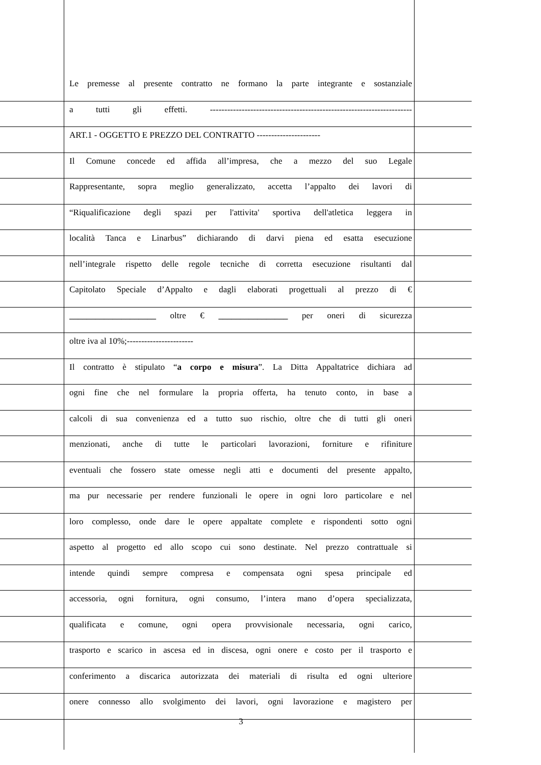Le premesse al presente contratto ne formano la parte integrante e sostanziale
a tutti gli effetti. ----------------------------------------------------------------------
ART.1 - OGGETTO E PREZZO DEL CONTRATTO ----------------------
Il Comune concede ed affida all’impresa, che a mezzo del suo Legale
Rappresentante, sopra meglio generalizzato, accetta l’appalto dei lavori di
“Riqualificazione degli spazi per l'attivita' sportiva dell'atletica leggera in
località Tanca e Linarbus” dichiarando di darvi piena ed esatta esecuzione
nell’integrale rispetto delle regole tecniche di corretta esecuzione risultanti dal
Capitolato Speciale d’Appalto e dagli elaborati progettuali al prezzo di €
____________________ oltre € ________________ per oneri di sicurezza
oltre iva al 10%;-----------------------
Il contratto è stipulato “a corpo e misura”. La Ditta Appaltatrice dichiara ad
ogni fine che nel formulare la propria offerta, ha tenuto conto, in base a
calcoli di sua convenienza ed a tutto suo rischio, oltre che di tutti gli oneri
menzionati, anche di tutte le particolari lavorazioni, forniture e rifiniture
eventuali che fossero state omesse negli atti e documenti del presente appalto,
ma pur necessarie per rendere funzionali le opere in ogni loro particolare e nel
loro complesso, onde dare le opere appaltate complete e rispondenti sotto ogni
aspetto al progetto ed allo scopo cui sono destinate. Nel prezzo contrattuale si
intende quindi sempre compresa e compensata ogni spesa principale ed
accessoria, ogni fornitura, ogni consumo, l’intera mano d’opera specializzata,
qualificata e comune, ogni opera provvisionale necessaria, ogni carico,
trasporto e scarico in ascesa ed in discesa, ogni onere e costo per il trasporto e
conferimento a discarica autorizzata dei materiali di risulta ed ogni ulteriore
onere connesso allo svolgimento dei lavori, ogni lavorazione e magistero per
3